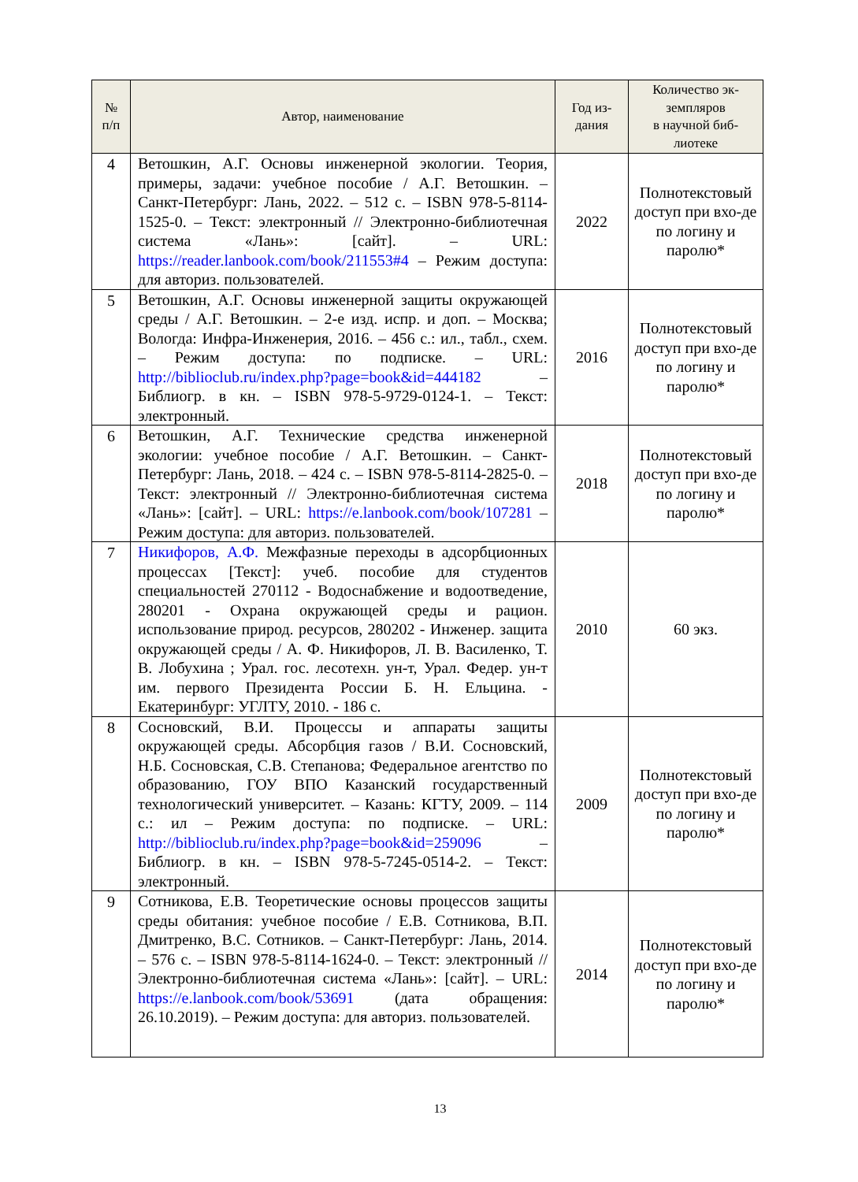| № п/п | Автор, наименование | Год из- дания | Количество эк- земпляров в научной биб- лиотеке |
| --- | --- | --- | --- |
| 4 | Ветошкин, А.Г. Основы инженерной экологии. Теория, примеры, задачи: учебное пособие / А.Г. Ветошкин. – Санкт-Петербург: Лань, 2022. – 512 с. – ISBN 978-5-8114-1525-0. – Текст: электронный // Электронно-библиотечная система «Лань»: [сайт]. – URL: https://reader.lanbook.com/book/211553#4 – Режим доступа: для авториз. пользователей. | 2022 | Полнотекстовый доступ при вхо-де по логину и паролю* |
| 5 | Ветошкин, А.Г. Основы инженерной защиты окружающей среды / А.Г. Ветошкин. – 2-е изд. испр. и доп. – Москва; Вологда: Инфра-Инженерия, 2016. – 456 с.: ил., табл., схем. – Режим доступа: по подписке. – URL: http://biblioclub.ru/index.php?page=book&id=444182 – Библиогр. в кн. – ISBN 978-5-9729-0124-1. – Текст: электронный. | 2016 | Полнотекстовый доступ при вхо-де по логину и паролю* |
| 6 | Ветошкин, А.Г. Технические средства инженерной экологии: учебное пособие / А.Г. Ветошкин. – Санкт-Петербург: Лань, 2018. – 424 с. – ISBN 978-5-8114-2825-0. – Текст: электронный // Электронно-библиотечная система «Лань»: [сайт]. – URL: https://e.lanbook.com/book/107281 – Режим доступа: для авториз. пользователей. | 2018 | Полнотекстовый доступ при вхо-де по логину и паролю* |
| 7 | Никифоров, А.Ф. Межфазные переходы в адсорбционных процессах [Текст]: учеб. пособие для студентов специальностей 270112 - Водоснабжение и водоотведение, 280201 - Охрана окружающей среды и рацион. использование природ. ресурсов, 280202 - Инженер. защита окружающей среды / А. Ф. Никифоров, Л. В. Василенко, Т. В. Лобухина ; Урал. гос. лесотехн. ун-т, Урал. Федер. ун-т им. первого Президента России Б. Н. Ельцина. - Екатеринбург: УГЛТУ, 2010. - 186 с. | 2010 | 60 экз. |
| 8 | Сосновский, В.И. Процессы и аппараты защиты окружающей среды. Абсорбция газов / В.И. Сосновский, Н.Б. Сосновская, С.В. Степанова; Федеральное агентство по образованию, ГОУ ВПО Казанский государственный технологический университет. – Казань: КГТУ, 2009. – 114 с.: ил – Режим доступа: по подписке. – URL: http://biblioclub.ru/index.php?page=book&id=259096 – Библиогр. в кн. – ISBN 978-5-7245-0514-2. – Текст: электронный. | 2009 | Полнотекстовый доступ при вхо-де по логину и паролю* |
| 9 | Сотникова, Е.В. Теоретические основы процессов защиты среды обитания: учебное пособие / Е.В. Сотникова, В.П. Дмитренко, В.С. Сотников. – Санкт-Петербург: Лань, 2014. – 576 с. – ISBN 978-5-8114-1624-0. – Текст: электронный // Электронно-библиотечная система «Лань»: [сайт]. – URL: https://e.lanbook.com/book/53691 (дата обращения: 26.10.2019). – Режим доступа: для авториз. пользователей. | 2014 | Полнотекстовый доступ при вхо-де по логину и паролю* |
13